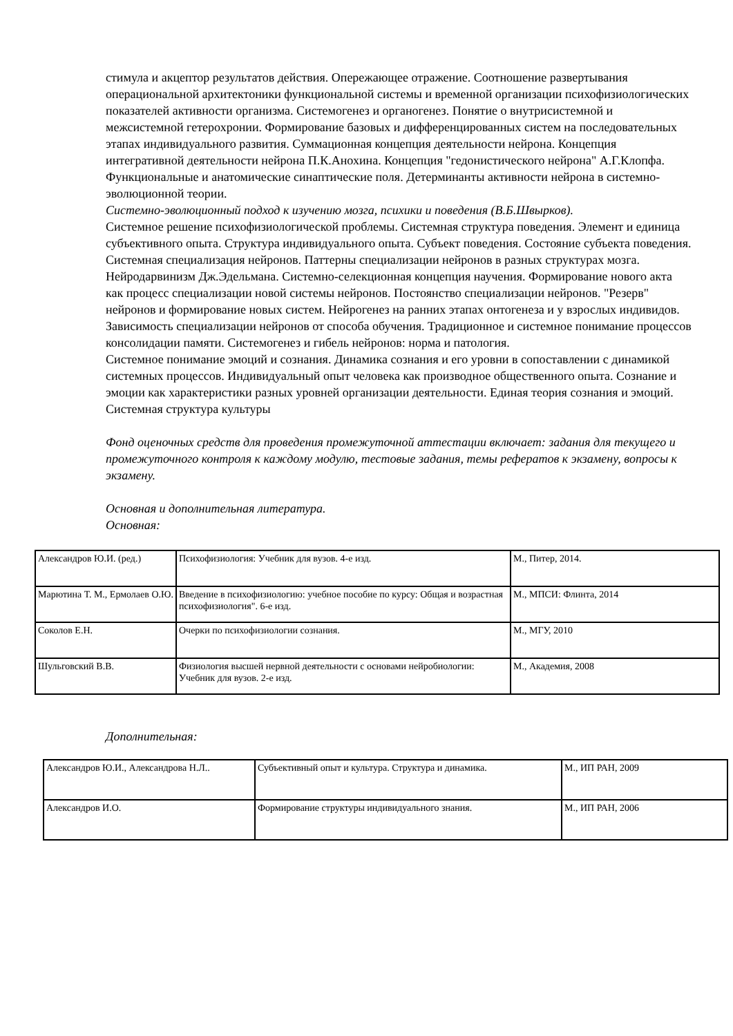стимула и акцептор результатов действия. Опережающее отражение. Соотношение развертывания операциональной архитектоники функциональной системы и временной организации психофизиологических показателей активности организма. Системогенез и органогенез. Понятие о внутрисистемной и межсистемной гетерохронии. Формирование базовых и дифференцированных систем на последовательных этапах индивидуального развития. Суммационная концепция деятельности нейрона. Концепция интегративной деятельности нейрона П.К.Анохина. Концепция "гедонистического нейрона" А.Г.Клопфа. Функциональные и анатомические синаптические поля. Детерминанты активности нейрона в системно-эволюционной теории.
Системно-эволюционный подход к изучению мозга, психики и поведения (В.Б.Швырков).
Системное решение психофизиологической проблемы. Системная структура поведения. Элемент и единица субъективного опыта. Структура индивидуального опыта. Субъект поведения. Состояние субъекта поведения. Системная специализация нейронов. Паттерны специализации нейронов в разных структурах мозга. Нейродарвинизм Дж.Эдельмана. Системно-селекционная концепция научения. Формирование нового акта как процесс специализации новой системы нейронов. Постоянство специализации нейронов. "Резерв" нейронов и формирование новых систем. Нейрогенез на ранних этапах онтогенеза и у взрослых индивидов. Зависимость специализации нейронов от способа обучения. Традиционное и системное понимание процессов консолидации памяти. Системогенез и гибель нейронов: норма и патология.
Системное понимание эмоций и сознания. Динамика сознания и его уровни в сопоставлении с динамикой системных процессов. Индивидуальный опыт человека как производное общественного опыта. Сознание и эмоции как характеристики разных уровней организации деятельности. Единая теория сознания и эмоций. Системная структура культуры
Фонд оценочных средств для проведения промежуточной аттестации включает: задания для текущего и промежуточного контроля к каждому модулю, тестовые задания, темы рефератов к экзамену, вопросы к экзамену.
Основная и дополнительная литература.
Основная:
| Александров Ю.И. (ред.) | Психофизиология: Учебник для вузов. 4-е изд. | М., Питер, 2014. |
| Марютина Т. М., Ермолаев О.Ю. | Введение в психофизиологию: учебное пособие по курсу: Общая и возрастная психофизиология". 6-е изд. | М., МПСИ: Флинта, 2014 |
| Соколов Е.Н. | Очерки по психофизиологии сознания. | М., МГУ, 2010 |
| Шульговский В.В. | Физиология высшей нервной деятельности с основами нейробиологии: Учебник для вузов. 2-е изд. | М., Академия, 2008 |
Дополнительная:
| Александров Ю.И., Александрова Н.Л.. | Субъективный опыт и культура. Структура и динамика. | М., ИП РАН, 2009 |
| Александров И.О. | Формирование структуры индивидуального знания. | М., ИП РАН, 2006 |